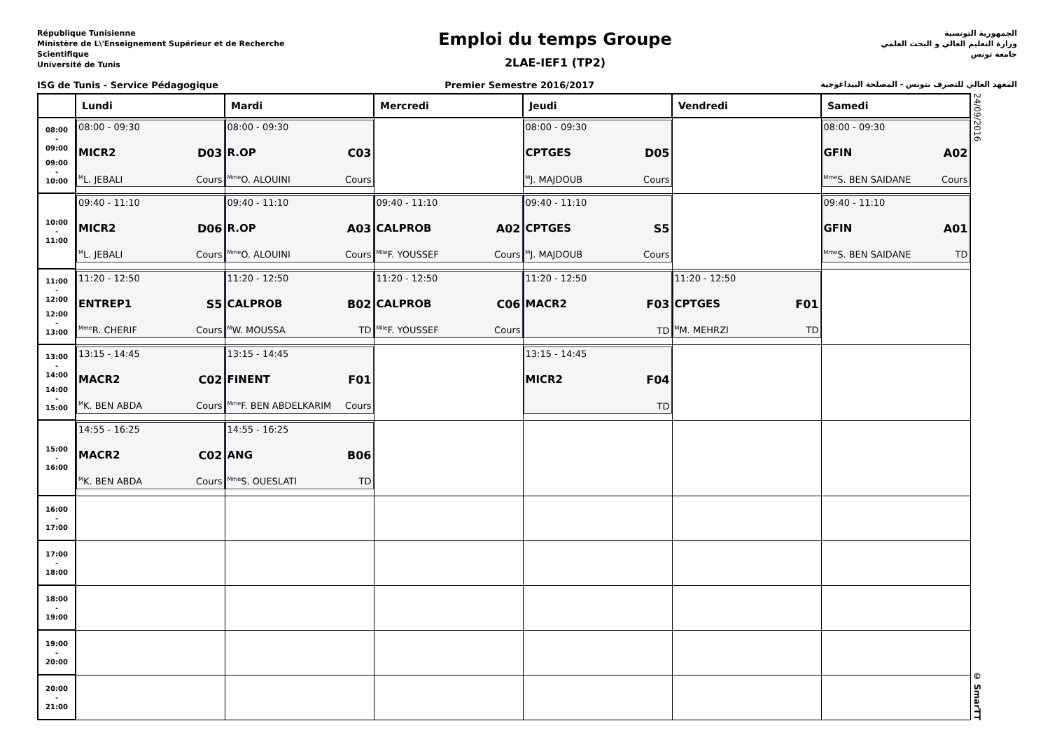République Tunisienne
Ministère de L\'Enseignement Supérieur et de Recherche Scientifique
Université de Tunis
Emploi du temps Groupe
2LAE-IEF1 (TP2)
الجمهورية التونسية
وزارة التعليم العالي و البحث العلمي
جامعة تونس
ISG de Tunis - Service Pédagogique Premier Semestre 2016/2017 المعهد العالي للتصرف بتونس - المصلحة البيداغوجية
| | Lundi | Mardi | Mercredi | Jeudi | Vendredi | Samedi |
| --- | --- | --- | --- | --- | --- | --- |
| 08:00 - 09:00 09:00 - 10:00 | 08:00 - 09:30 MICR2 D03 <sup>M</sup>L. JEBALI Cours | 08:00 - 09:30 R.OP C03 <sup>Mme</sup>O. ALOUINI Cours | | 08:00 - 09:30 CPTGES D05 <sup>M</sup>J. MAJDOUB Cours | | 08:00 - 09:30 GFIN A02 <sup>Mme</sup>S. BEN SAIDANE Cours |
| 10:00 - 11:00 | 09:40 - 11:10 MICR2 D06 <sup>M</sup>L. JEBALI Cours | 09:40 - 11:10 R.OP A03 <sup>Mme</sup>O. ALOUINI Cours | 09:40 - 11:10 CALPROB A02 <sup>Mlle</sup>F. YOUSSEF Cours | 09:40 - 11:10 CPTGES S5 <sup>M</sup>J. MAJDOUB Cours | | 09:40 - 11:10 GFIN A01 <sup>Mme</sup>S. BEN SAIDANE TD |
| 11:00 - 12:00 12:00 - 13:00 | 11:20 - 12:50 ENTREP1 S5 <sup>Mme</sup>R. CHERIF Cours | 11:20 - 12:50 CALPROB B02 <sup>M</sup>W. MOUSSA TD | 11:20 - 12:50 CALPROB C06 <sup>Mlle</sup>F. YOUSSEF Cours | 11:20 - 12:50 MACR2 F03 TD | 11:20 - 12:50 CPTGES F01 <sup>M</sup>M. MEHRZI TD | |
| 13:00 - 14:00 14:00 - 15:00 | 13:15 - 14:45 MACR2 C02 <sup>M</sup>K. BEN ABDA Cours | 13:15 - 14:45 FINENT F01 <sup>Mme</sup>F. BEN ABDELKARIM Cours | | 13:15 - 14:45 MICR2 F04 TD | | |
| 15:00 - 16:00 | 14:55 - 16:25 MACR2 C02 <sup>M</sup>K. BEN ABDA Cours | 14:55 - 16:25 ANG B06 <sup>Mme</sup>S. OUESLATI TD | | | | |
| 16:00 - 17:00 | | | | | | |
| 17:00 - 18:00 | | | | | | |
| 18:00 - 19:00 | | | | | | |
| 19:00 - 20:00 | | | | | | |
| 20:00 - 21:00 | | | | | | |
24/09/2016
© SmarTT